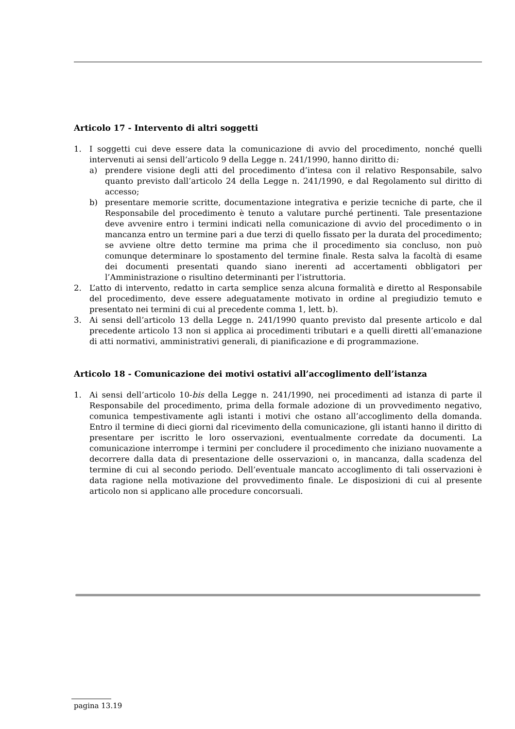Articolo 17 - Intervento di altri soggetti
1. I soggetti cui deve essere data la comunicazione di avvio del procedimento, nonché quelli intervenuti ai sensi dell’articolo 9 della Legge n. 241/1990, hanno diritto di:
a) prendere visione degli atti del procedimento d’intesa con il relativo Responsabile, salvo quanto previsto dall’articolo 24 della Legge n. 241/1990, e dal Regolamento sul diritto di accesso;
b) presentare memorie scritte, documentazione integrativa e perizie tecniche di parte, che il Responsabile del procedimento è tenuto a valutare purché pertinenti. Tale presentazione deve avvenire entro i termini indicati nella comunicazione di avvio del procedimento o in mancanza entro un termine pari a due terzi di quello fissato per la durata del procedimento; se avviene oltre detto termine ma prima che il procedimento sia concluso, non può comunque determinare lo spostamento del termine finale. Resta salva la facoltà di esame dei documenti presentati quando siano inerenti ad accertamenti obbligatori per l’Amministrazione o risultino determinanti per l’istruttoria.
2. L’atto di intervento, redatto in carta semplice senza alcuna formalità e diretto al Responsabile del procedimento, deve essere adeguatamente motivato in ordine al pregiudizio temuto e presentato nei termini di cui al precedente comma 1, lett. b).
3. Ai sensi dell’articolo 13 della Legge n. 241/1990 quanto previsto dal presente articolo e dal precedente articolo 13 non si applica ai procedimenti tributari e a quelli diretti all’emanazione di atti normativi, amministrativi generali, di pianificazione e di programmazione.
Articolo 18 - Comunicazione dei motivi ostativi all’accoglimento dell’istanza
1. Ai sensi dell’articolo 10-bis della Legge n. 241/1990, nei procedimenti ad istanza di parte il Responsabile del procedimento, prima della formale adozione di un provvedimento negativo, comunica tempestivamente agli istanti i motivi che ostano all’accoglimento della domanda. Entro il termine di dieci giorni dal ricevimento della comunicazione, gli istanti hanno il diritto di presentare per iscritto le loro osservazioni, eventualmente corredate da documenti. La comunicazione interrompe i termini per concludere il procedimento che iniziano nuovamente a decorrere dalla data di presentazione delle osservazioni o, in mancanza, dalla scadenza del termine di cui al secondo periodo. Dell’eventuale mancato accoglimento di tali osservazioni è data ragione nella motivazione del provvedimento finale. Le disposizioni di cui al presente articolo non si applicano alle procedure concorsuali.
pagina 13.19